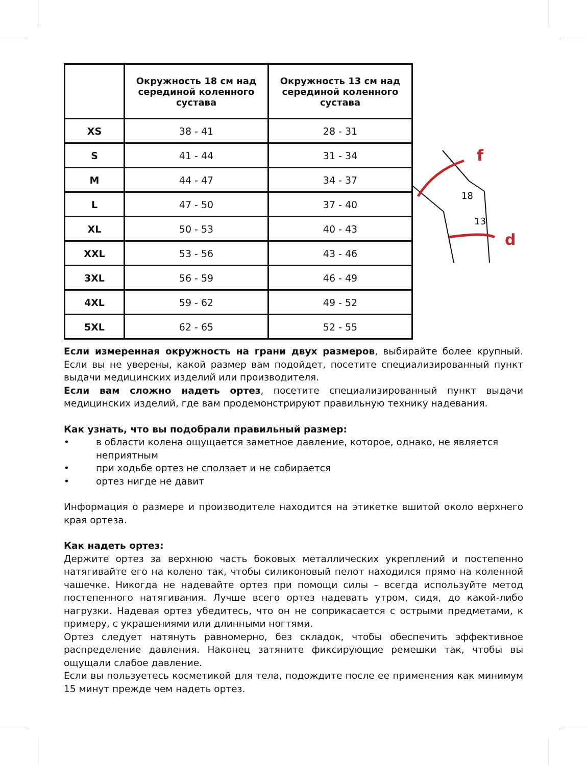| | Окружность 18 см над серединой коленного сустава | Окружность 13 см над серединой коленного сустава |
| --- | --- | --- |
| XS | 38 - 41 | 28 - 31 |
| S | 41 - 44 | 31 - 34 |
| M | 44 - 47 | 34 - 37 |
| L | 47 - 50 | 37 - 40 |
| XL | 50 - 53 | 40 - 43 |
| XXL | 53 - 56 | 43 - 46 |
| 3XL | 56 - 59 | 46 - 49 |
| 4XL | 59 - 62 | 49 - 52 |
| 5XL | 62 - 65 | 52 - 55 |
f
d
18
13
Если измеренная окружность на грани двух размеров, выбирайте более крупный. Если вы не уверены, какой размер вам подойдет, посетите специализированный пункт выдачи медицинских изделий или производителя.
Если вам сложно надеть ортез, посетите специализированный пункт выдачи медицинских изделий, где вам продемонстрируют правильную технику надевания.
Как узнать, что вы подобрали правильный размер:
• в области колена ощущается заметное давление, которое, однако, не является неприятным
• при ходьбе ортез не сползает и не собирается
• ортез нигде не давит
Информация о размере и производителе находится на этикетке вшитой около верхнего края ортеза.
Как надеть ортез:
Держите ортез за верхнюю часть боковых металлических укреплений и постепенно натягивайте его на колено так, чтобы силиконовый пелот находился прямо на коленной чашечке. Никогда не надевайте ортез при помощи силы – всегда используйте метод постепенного натягивания. Лучше всего ортез надевать утром, сидя, до какой-либо нагрузки. Надевая ортез убедитесь, что он не соприкасается с острыми предметами, к примеру, с украшениями или длинными ногтями.
Ортез следует натянуть равномерно, без складок, чтобы обеспечить эффективное распределение давления. Наконец затяните фиксирующие ремешки так, чтобы вы ощущали слабое давление.
Если вы пользуетесь косметикой для тела, подождите после ее применения как минимум 15 минут прежде чем надеть ортез.